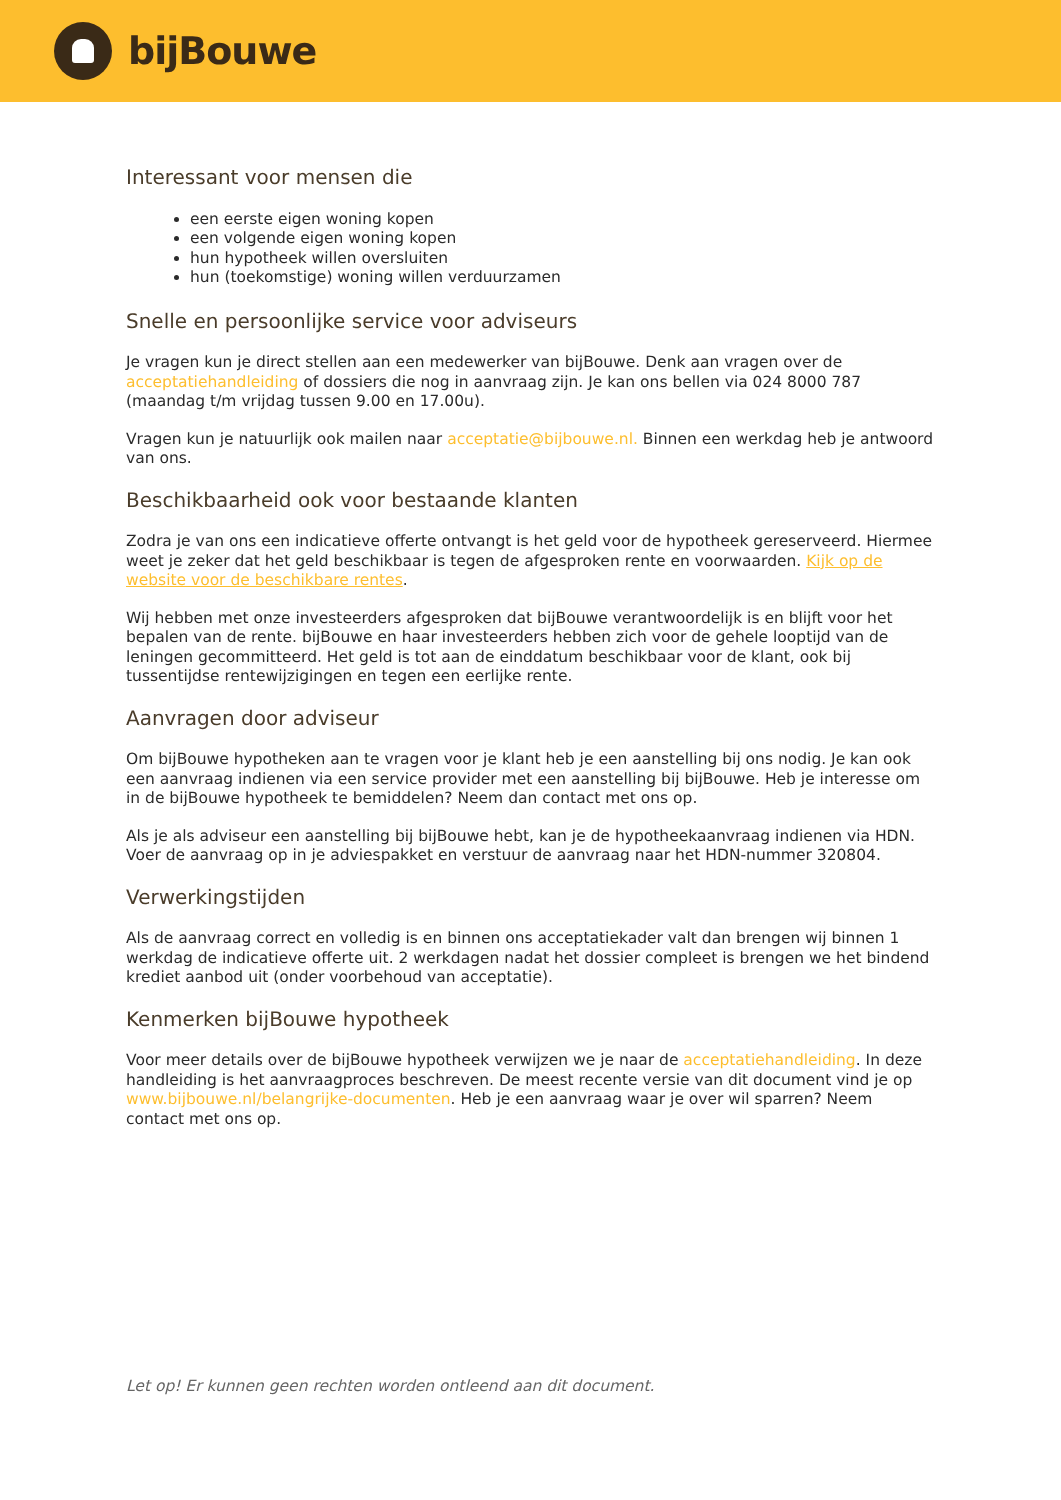bijBouwe
Interessant voor mensen die
een eerste eigen woning kopen
een volgende eigen woning kopen
hun hypotheek willen oversluiten
hun (toekomstige) woning willen verduurzamen
Snelle en persoonlijke service voor adviseurs
Je vragen kun je direct stellen aan een medewerker van bijBouwe. Denk aan vragen over de acceptatiehandleiding of dossiers die nog in aanvraag zijn. Je kan ons bellen via 024 8000 787 (maandag t/m vrijdag tussen 9.00 en 17.00u).
Vragen kun je natuurlijk ook mailen naar acceptatie@bijbouwe.nl. Binnen een werkdag heb je antwoord van ons.
Beschikbaarheid ook voor bestaande klanten
Zodra je van ons een indicatieve offerte ontvangt is het geld voor de hypotheek gereserveerd. Hiermee weet je zeker dat het geld beschikbaar is tegen de afgesproken rente en voorwaarden. Kijk op de website voor de beschikbare rentes.
Wij hebben met onze investeerders afgesproken dat bijBouwe verantwoordelijk is en blijft voor het bepalen van de rente. bijBouwe en haar investeerders hebben zich voor de gehele looptijd van de leningen gecommitteerd. Het geld is tot aan de einddatum beschikbaar voor de klant, ook bij tussentijdse rentewijzigingen en tegen een eerlijke rente.
Aanvragen door adviseur
Om bijBouwe hypotheken aan te vragen voor je klant heb je een aanstelling bij ons nodig. Je kan ook een aanvraag indienen via een service provider met een aanstelling bij bijBouwe. Heb je interesse om in de bijBouwe hypotheek te bemiddelen? Neem dan contact met ons op.
Als je als adviseur een aanstelling bij bijBouwe hebt, kan je de hypotheekaanvraag indienen via HDN. Voer de aanvraag op in je adviespakket en verstuur de aanvraag naar het HDN-nummer 320804.
Verwerkingstijden
Als de aanvraag correct en volledig is en binnen ons acceptatiekader valt dan brengen wij binnen 1 werkdag de indicatieve offerte uit. 2 werkdagen nadat het dossier compleet is brengen we het bindend krediet aanbod uit (onder voorbehoud van acceptatie).
Kenmerken bijBouwe hypotheek
Voor meer details over de bijBouwe hypotheek verwijzen we je naar de acceptatiehandleiding. In deze handleiding is het aanvraagproces beschreven. De meest recente versie van dit document vind je op www.bijbouwe.nl/belangrijke-documenten. Heb je een aanvraag waar je over wil sparren? Neem contact met ons op.
Let op! Er kunnen geen rechten worden ontleend aan dit document.